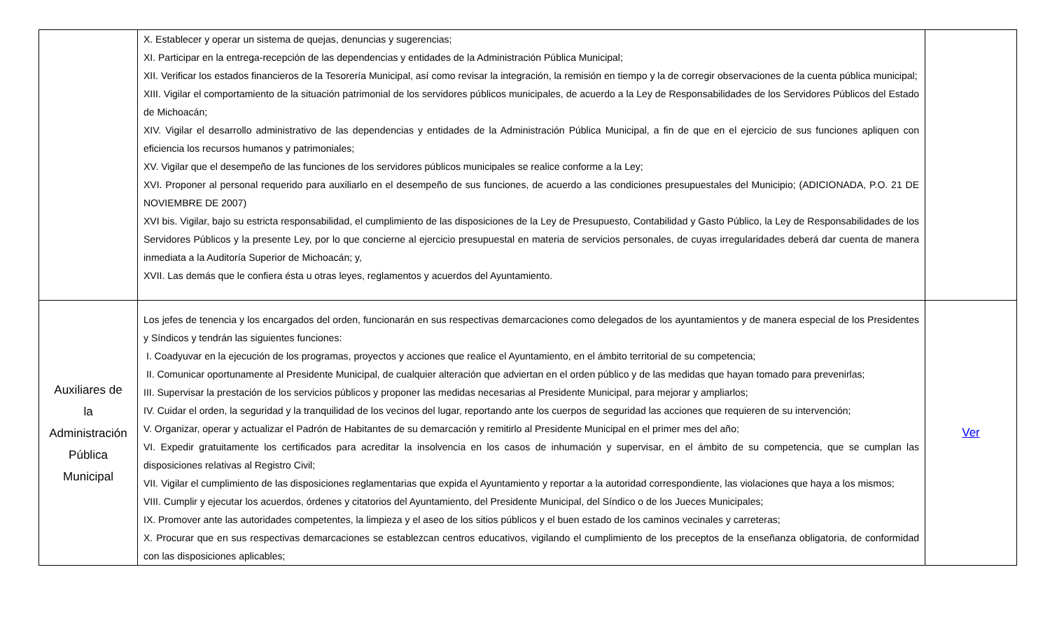| | X. Establecer y operar un sistema de quejas, denuncias y sugerencias; XI. Participar en la entrega-recepción de las dependencias y entidades de la Administración Pública Municipal; XII. Verificar los estados financieros de la Tesorería Municipal, así como revisar la integración, la remisión en tiempo y la de corregir observaciones de la cuenta pública municipal; XIII. Vigilar el comportamiento de la situación patrimonial de los servidores públicos municipales, de acuerdo a la Ley de Responsabilidades de los Servidores Públicos del Estado de Michoacán; XIV. Vigilar el desarrollo administrativo de las dependencias y entidades de la Administración Pública Municipal, a fin de que en el ejercicio de sus funciones apliquen con eficiencia los recursos humanos y patrimoniales; XV. Vigilar que el desempeño de las funciones de los servidores públicos municipales se realice conforme a la Ley; XVI. Proponer al personal requerido para auxiliarlo en el desempeño de sus funciones, de acuerdo a las condiciones presupuestales del Municipio; (ADICIONADA, P.O. 21 DE NOVIEMBRE DE 2007) XVI bis. Vigilar, bajo su estricta responsabilidad, el cumplimiento de las disposiciones de la Ley de Presupuesto, Contabilidad y Gasto Público, la Ley de Responsabilidades de los Servidores Públicos y la presente Ley, por lo que concierne al ejercicio presupuestal en materia de servicios personales, de cuyas irregularidades deberá dar cuenta de manera inmediata a la Auditoría Superior de Michoacán; y, XVII. Las demás que le confiera ésta u otras leyes, reglamentos y acuerdos del Ayuntamiento. | |
| Auxiliares de la Administración Pública Municipal | Los jefes de tenencia y los encargados del orden, funcionarán en sus respectivas demarcaciones como delegados de los ayuntamientos y de manera especial de los Presidentes y Síndicos y tendrán las siguientes funciones: I. Coadyuvar en la ejecución de los programas, proyectos y acciones que realice el Ayuntamiento, en el ámbito territorial de su competencia; II. Comunicar oportunamente al Presidente Municipal, de cualquier alteración que adviertan en el orden público y de las medidas que hayan tomado para prevenirlas; III. Supervisar la prestación de los servicios públicos y proponer las medidas necesarias al Presidente Municipal, para mejorar y ampliarlos; IV. Cuidar el orden, la seguridad y la tranquilidad de los vecinos del lugar, reportando ante los cuerpos de seguridad las acciones que requieren de su intervención; V. Organizar, operar y actualizar el Padrón de Habitantes de su demarcación y remitirlo al Presidente Municipal en el primer mes del año; VI. Expedir gratuitamente los certificados para acreditar la insolvencia en los casos de inhumación y supervisar, en el ámbito de su competencia, que se cumplan las disposiciones relativas al Registro Civil; VII. Vigilar el cumplimiento de las disposiciones reglamentarias que expida el Ayuntamiento y reportar a la autoridad correspondiente, las violaciones que haya a los mismos; VIII. Cumplir y ejecutar los acuerdos, órdenes y citatorios del Ayuntamiento, del Presidente Municipal, del Síndico o de los Jueces Municipales; IX. Promover ante las autoridades competentes, la limpieza y el aseo de los sitios públicos y el buen estado de los caminos vecinales y carreteras; X. Procurar que en sus respectivas demarcaciones se establezcan centros educativos, vigilando el cumplimiento de los preceptos de la enseñanza obligatoria, de conformidad con las disposiciones aplicables; | Ver |